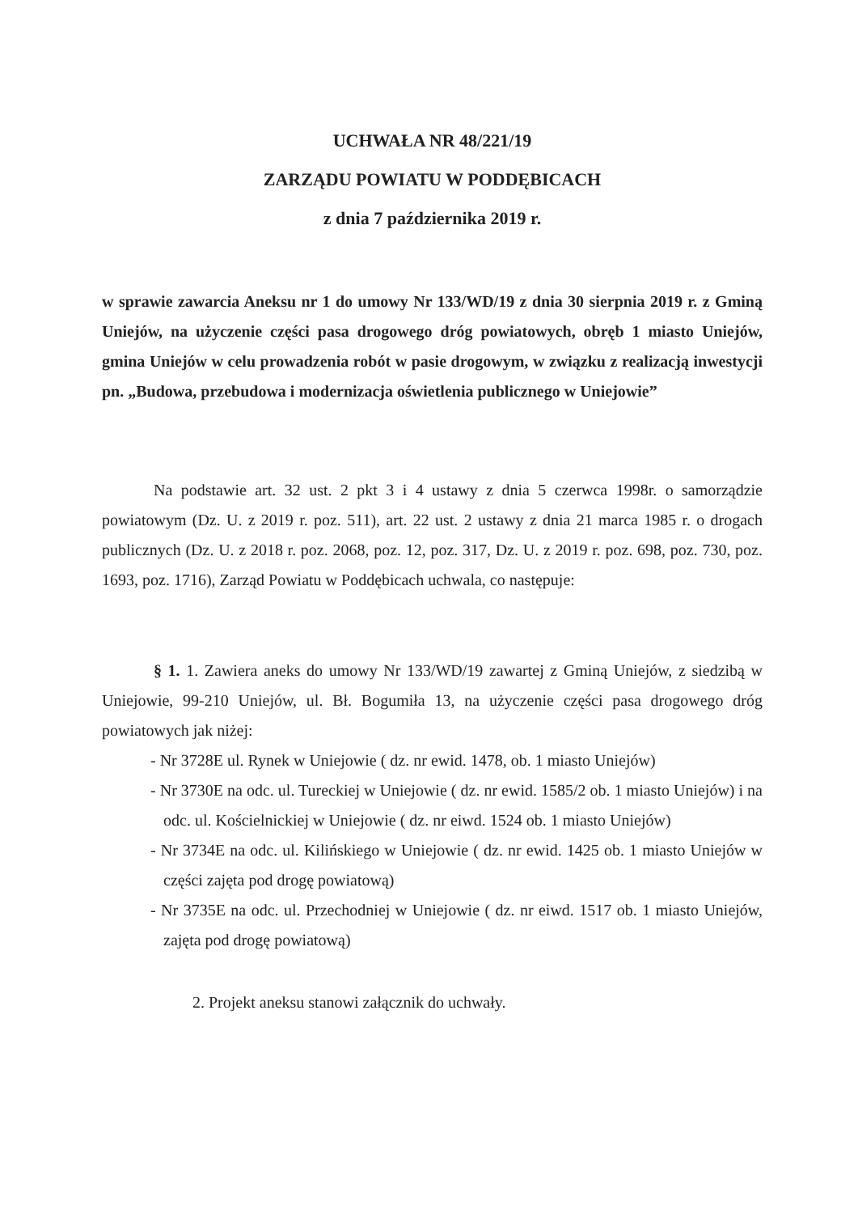UCHWAŁA NR 48/221/19
ZARZĄDU POWIATU W PODDĘBICACH
z dnia 7 października 2019 r.
w sprawie zawarcia Aneksu nr 1 do umowy Nr 133/WD/19 z dnia 30 sierpnia 2019 r. z Gminą Uniejów, na użyczenie części pasa drogowego dróg powiatowych, obręb 1 miasto Uniejów, gmina Uniejów w celu prowadzenia robót w pasie drogowym, w związku z realizacją inwestycji pn. „Budowa, przebudowa i modernizacja oświetlenia publicznego w Uniejowie”
Na podstawie art. 32 ust. 2 pkt 3 i 4 ustawy z dnia 5 czerwca 1998r. o samorządzie powiatowym (Dz. U. z 2019 r. poz. 511), art. 22 ust. 2 ustawy z dnia 21 marca 1985 r. o drogach publicznych (Dz. U. z 2018 r. poz. 2068, poz. 12, poz. 317, Dz. U. z 2019 r. poz. 698, poz. 730, poz. 1693, poz. 1716), Zarząd Powiatu w Poddębicach uchwala, co następuje:
§ 1. 1. Zawiera aneks do umowy Nr 133/WD/19 zawartej z Gminą Uniejów, z siedzibą w Uniejowie, 99-210 Uniejów, ul. Bł. Bogumiła 13, na użyczenie części pasa drogowego dróg powiatowych jak niżej:
- Nr 3728E ul. Rynek w Uniejowie ( dz. nr ewid. 1478, ob. 1 miasto Uniejów)
- Nr 3730E na odc. ul. Tureckiej w Uniejowie ( dz. nr ewid. 1585/2 ob. 1 miasto Uniejów) i na odc. ul. Kościelnickiej w Uniejowie ( dz. nr eiwd. 1524 ob. 1 miasto Uniejów)
- Nr 3734E na odc. ul. Kilińskiego w Uniejowie ( dz. nr ewid. 1425 ob. 1 miasto Uniejów w części zajęta pod drogę powiatową)
- Nr 3735E na odc. ul. Przechodniej w Uniejowie ( dz. nr eiwd. 1517 ob. 1 miasto Uniejów, zajęta pod drogę powiatową)
2. Projekt aneksu stanowi załącznik do uchwały.